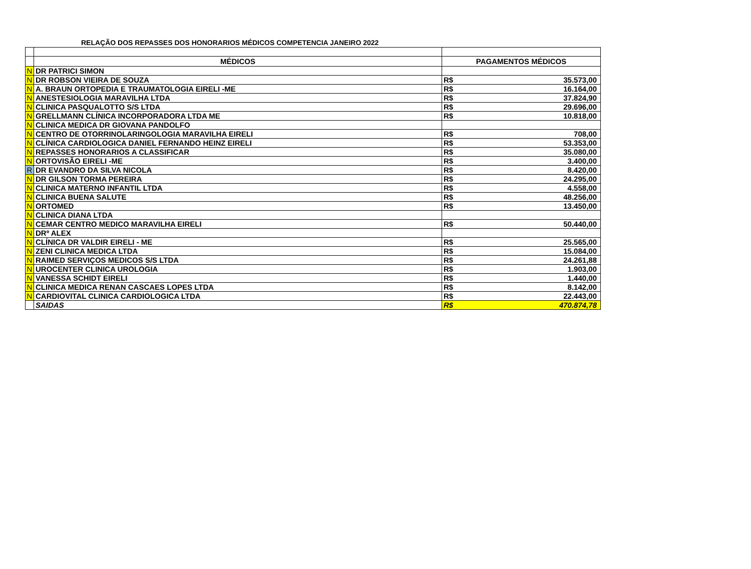RELAÇÃO DOS REPASSES DOS HONORARIOS MÉDICOS COMPETENCIA JANEIRO 2022
| | MÉDICOS | PAGAMENTOS MÉDICOS | |
| N | DR PATRICI SIMON | | |
| N | DR ROBSON VIEIRA DE SOUZA | R$ | 35.573,00 |
| N | A. BRAUN ORTOPEDIA E TRAUMATOLOGIA EIRELI -ME | R$ | 16.164,00 |
| N | ANESTESIOLOGIA MARAVILHA LTDA | R$ | 37.824,90 |
| N | CLINICA PASQUALOTTO S/S LTDA | R$ | 29.696,00 |
| N | GRELLMANN CLÍNICA INCORPORADORA LTDA ME | R$ | 10.818,00 |
| N | CLINICA MEDICA DR GIOVANA PANDOLFO | | |
| N | CENTRO DE OTORRINOLARINGOLOGIA MARAVILHA EIRELI | R$ | 708,00 |
| N | CLÍNICA CARDIOLOGICA DANIEL FERNANDO HEINZ EIRELI | R$ | 53.353,00 |
| N | REPASSES HONORARIOS A CLASSIFICAR | R$ | 35.080,00 |
| N | ORTOVISÃO EIRELI -ME | R$ | 3.400,00 |
| R | DR EVANDRO DA SILVA NICOLA | R$ | 8.420,00 |
| N | DR GILSON TORMA PEREIRA | R$ | 24.295,00 |
| N | CLINICA MATERNO INFANTIL LTDA | R$ | 4.558,00 |
| N | CLINICA BUENA SALUTE | R$ | 48.256,00 |
| N | ORTOMED | R$ | 13.450,00 |
| N | CLINICA DIANA LTDA | | |
| N | CEMAR CENTRO MEDICO MARAVILHA EIRELI | R$ | 50.440,00 |
| N | DRº ALEX | | |
| N | CLÍNICA DR VALDIR EIRELI - ME | R$ | 25.565,00 |
| N | ZENI CLINICA MEDICA LTDA | R$ | 15.084,00 |
| N | RAIMED SERVIÇOS MEDICOS S/S LTDA | R$ | 24.261,88 |
| N | UROCENTER CLINICA UROLOGIA | R$ | 1.903,00 |
| N | VANESSA SCHIDT EIRELI | R$ | 1.440,00 |
| N | CLINICA MEDICA RENAN CASCAES LOPES LTDA | R$ | 8.142,00 |
| N | CARDIOVITAL CLINICA CARDIOLOGICA LTDA | R$ | 22.443,00 |
| | SAIDAS | R$ | 470.874,78 |